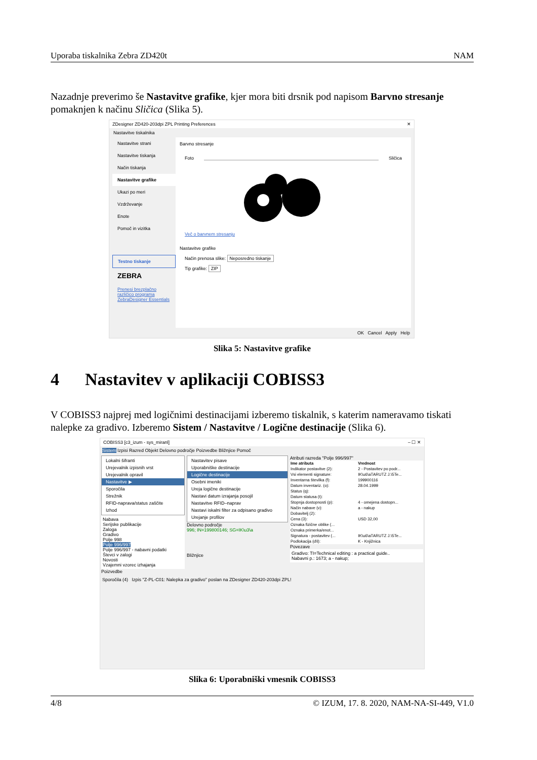Uporaba tiskalnika Zebra ZD420t NAM
Nazadnje preverimo še Nastavitve grafike, kjer mora biti drsnik pod napisom Barvno stresanje pomaknjen k načinu Sličica (Slika 5).
ZDesigner ZD420-203dpi ZPL Printing Preferences ✕
Nastavitve tiskalnika
Nastavitve strani
Nastavitve tiskanja
Način tiskanja
Nastavitve grafike
Ukazi po meri
Vzdrževanje
Enote
Pomoč in vizitka
Testno tiskanje
ZEBRA
Prenesi brezplačno različico programa ZebraDesigner Essentials
Barvno stresanje
Foto Sličica
Več o barvnem stresanju
Nastavitve grafike
Način prenosa slike: Neposredno tiskanje
Tip grafike: ZIP
OK Cancel Apply Help
Slika 5: Nastavitve grafike
4 Nastavitev v aplikaciji COBISS3
V COBISS3 najprej med logičnimi destinacijami izberemo tiskalnik, s katerim nameravamo tiskati nalepke za gradivo. Izberemo Sistem / Nastavitve / Logične destinacije (Slika 6).
COBISS3 [c3_izum - sys_miranl] – ☐ ✕
Sistem Izpisi Razred Objekt Delovno področje Poizvedbe Bližnjice Pomoč
Lokalni šifranti
Urejevalnik izpisnih vrst
Urejevalnik opravil
Nastavitve ▶
Sporočila
Strežnik
RFID-naprava/status zaščite
Izhod
Nabava
Serijske publikacije
Zaloga
Gradivo
Polje 998
Polje 996/997
Polje 996/997 - nabavni podatki
Števci v zalogi
Novosti
Vzajemni vzorec izhajanja
Poizvedbe
Nastavitev pisave
Uporabniške destinacije
Logične destinacije
Osebni imeniki
Ureja logične destinacije
Nastavi datum izrajanja posojil
Nastavitve RFID–naprav
Nastavi iskalni filter za odpisano gradivo
Urejanje profilov
Delovno področje
996; IN=199800146; SG=IK\u3\a
Bližnjice
Atributi razreda "Polje 996/997"
| Ime atributa | Vrednost |
| --- | --- |
| Indikator postavitve (2): | 2 - Postavitev po podr... |
| Vsi elementi signature: | IK\u6\aTARUTZ J.\5Te... |
| Inventarna številka (f): | 199900116 |
| Datum inventariz. (o): | 28.04.1999 |
| Status (q): | |
| Datum statusa (t): | |
| Stopnja dostopnosti (p): | 4 - omejena dostopn... |
| Način nabave (v): | a - nakup |
| Dobavitelj (2): | |
| Cena (3): | USD 32,00 |
| Oznaka fizične oblike (... | |
| Oznaka primerka/enot... | |
| Signatura - postavitev (... | IK\u6\aTARUTZ J.\5Te... |
| Podlokacija (d\l): | K - Knjižnica |
Povezave
Gradivo: TI=Technical editing : a practical guide..
Nabavni p.: 1673; a - nakup;
Sporočila (4) Izpis "Z-PL-C01: Nalepka za gradivo" poslan na ZDesigner ZD420-203dpi ZPL!
Slika 6: Uporabniški vmesnik COBISS3
4/8 © IZUM, 17. 8. 2020, NAM-NA-SI-449, V1.0